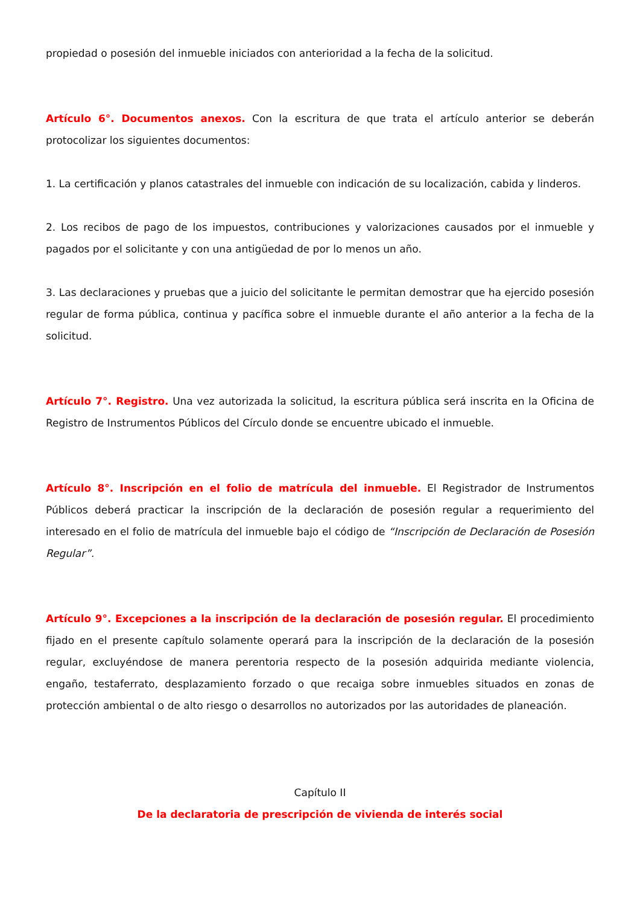propiedad o posesión del inmueble iniciados con anterioridad a la fecha de la solicitud.
Artículo 6°. Documentos anexos. Con la escritura de que trata el artículo anterior se deberán protocolizar los siguientes documentos:
1. La certificación y planos catastrales del inmueble con indicación de su localización, cabida y linderos.
2. Los recibos de pago de los impuestos, contribuciones y valorizaciones causados por el inmueble y pagados por el solicitante y con una antigüedad de por lo menos un año.
3. Las declaraciones y pruebas que a juicio del solicitante le permitan demostrar que ha ejercido posesión regular de forma pública, continua y pacífica sobre el inmueble durante el año anterior a la fecha de la solicitud.
Artículo 7°. Registro. Una vez autorizada la solicitud, la escritura pública será inscrita en la Oficina de Registro de Instrumentos Públicos del Círculo donde se encuentre ubicado el inmueble.
Artículo 8°. Inscripción en el folio de matrícula del inmueble. El Registrador de Instrumentos Públicos deberá practicar la inscripción de la declaración de posesión regular a requerimiento del interesado en el folio de matrícula del inmueble bajo el código de “Inscripción de Declaración de Posesión Regular”.
Artículo 9°. Excepciones a la inscripción de la declaración de posesión regular. El procedimiento fijado en el presente capítulo solamente operará para la inscripción de la declaración de la posesión regular, excluyéndose de manera perentoria respecto de la posesión adquirida mediante violencia, engaño, testaferrato, desplazamiento forzado o que recaiga sobre inmuebles situados en zonas de protección ambiental o de alto riesgo o desarrollos no autorizados por las autoridades de planeación.
Capítulo II
De la declaratoria de prescripción de vivienda de interés social